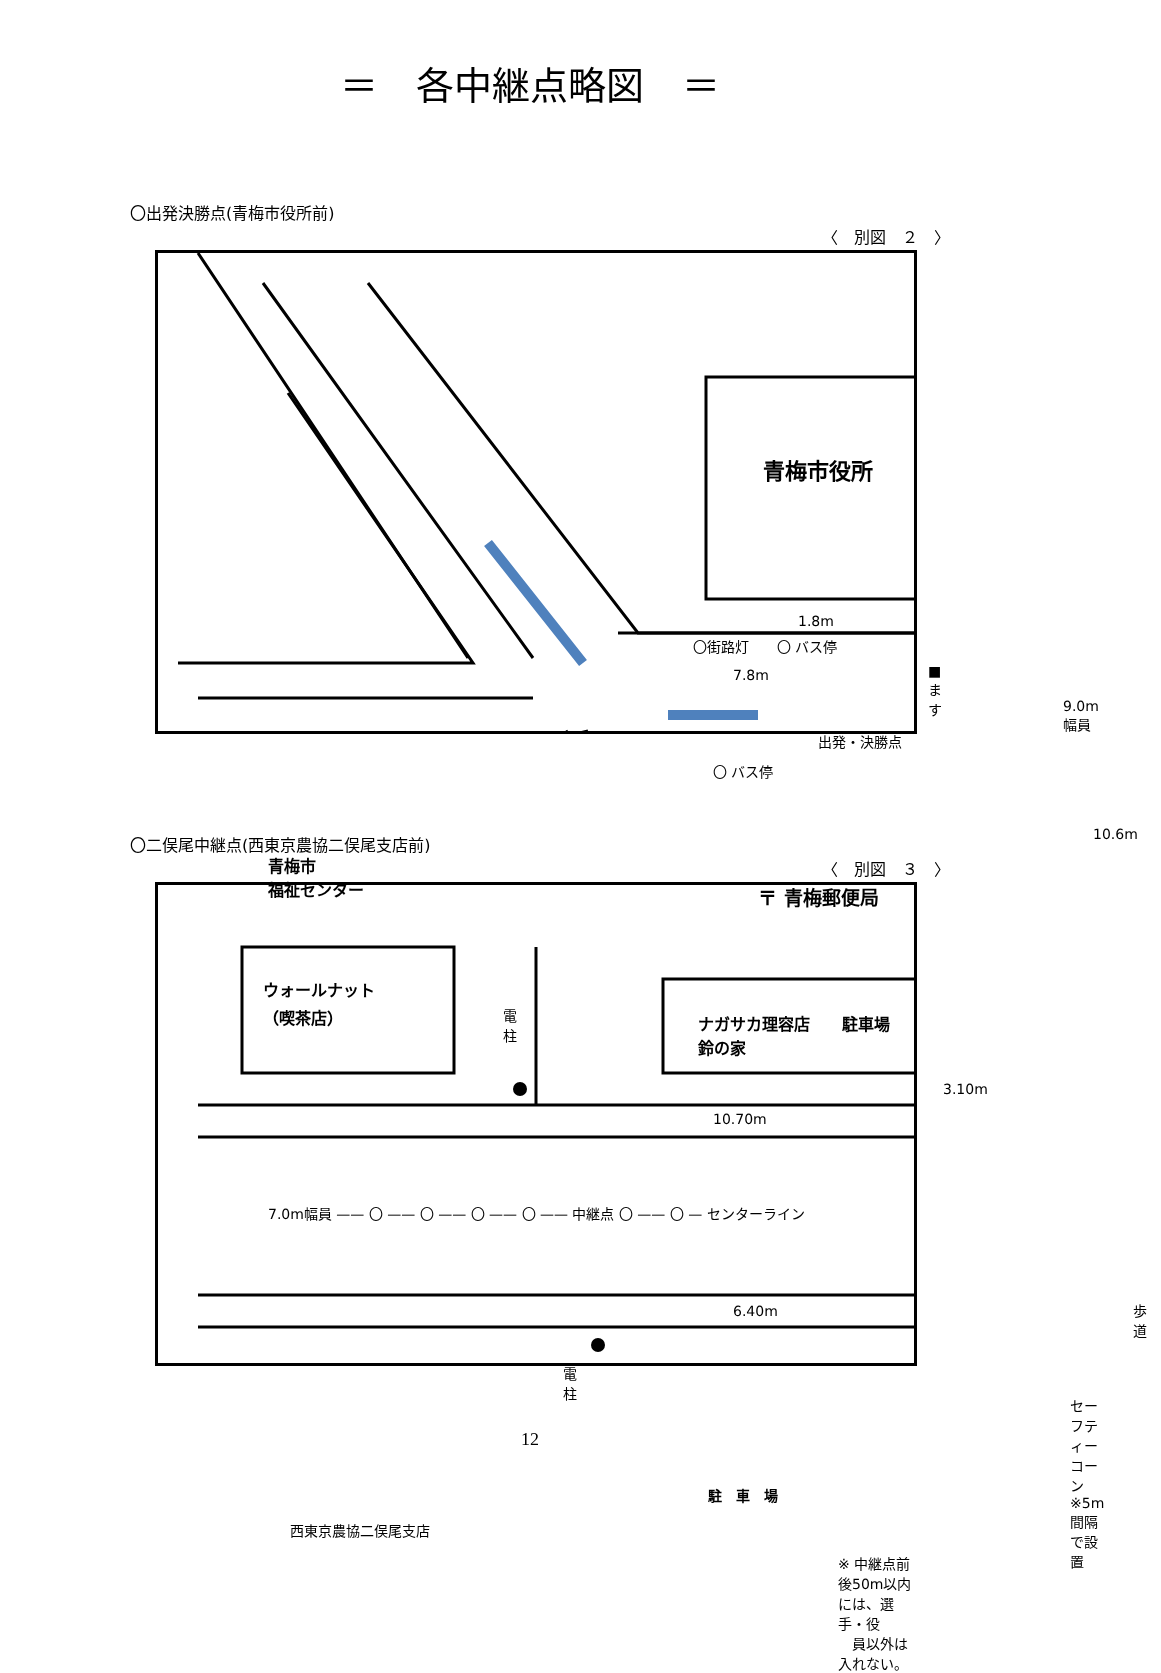＝　各中継点略図　＝
〇出発決勝点(青梅市役所前)
〈　別図　２　〉
青梅市役所
青梅市
福祉センター
〒 青梅郵便局
1.8m
〇街路灯　　〇 バス停
7.8m ■ ます
9.0m幅員
出発・決勝点
〇 バス停
10.6m
〇二俣尾中継点(西東京農協二俣尾支店前)
〈　別図　３　〉
ウォールナット
（喫茶店）
電
柱
ナガサカ理容店　　駐車場　　　鈴の家
3.10m
10.70m
7.0m幅員 —— 〇 —— 〇 —— 〇 —— 〇 —— 中継点 〇 —— 〇 — センターライン
6.40m 歩　道
電
柱
セーフティーコーン
※5m間隔で設置
駐　車　場
西東京農協二俣尾支店
※ 中継点前後50m以内には、選手・役
　員以外は入れない。
12